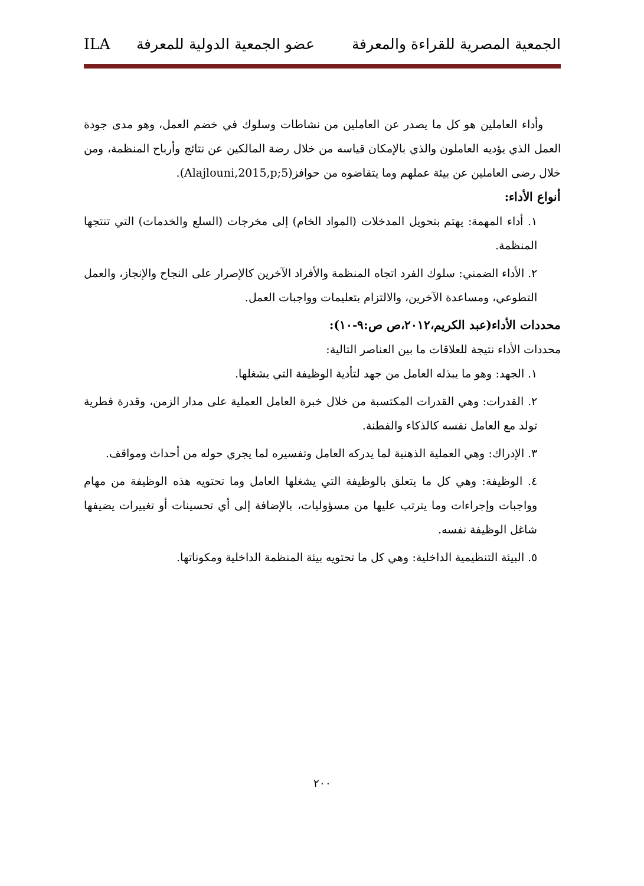الجمعية المصرية للقراءة والمعرفة عضو الجمعية الدولية للمعرفة ILA
وأداء العاملين هو كل ما يصدر عن العاملين من نشاطات وسلوك في خضم العمل، وهو مدى جودة العمل الذي يؤديه العاملون والذي بالإمكان قياسه من خلال رضة المالكين عن نتائج وأرباح المنظمة، ومن خلال رضى العاملين عن بيئة عملهم وما يتقاضوه من حوافز(Alajlouni,2015,p;5).
أنواع الأداء:
١. أداء المهمة: يهتم بتحويل المدخلات (المواد الخام) إلى مخرجات (السلع والخدمات) التي تنتجها المنظمة.
٢. الأداء الضمني: سلوك الفرد اتجاه المنظمة والأفراد الآخرين كالإصرار على النجاح والإنجاز، والعمل التطوعي، ومساعدة الآخرين، والالتزام بتعليمات وواجبات العمل.
محددات الأداء(عبد الكريم،٢٠١٢،ص ص:٩-١٠):
محددات الأداء نتيجة للعلاقات ما بين العناصر التالية:
١. الجهد: وهو ما يبذله العامل من جهد لتأدية الوظيفة التي يشغلها.
٢. القدرات: وهي القدرات المكتسبة من خلال خبرة العامل العملية على مدار الزمن، وقدرة فطرية تولد مع العامل نفسه كالذكاء والفطنة.
٣. الإدراك: وهي العملية الذهنية لما يدركه العامل وتفسيره لما يجري حوله من أحداث ومواقف.
٤. الوظيفة: وهي كل ما يتعلق بالوظيفة التي يشغلها العامل وما تحتويه هذه الوظيفة من مهام وواجبات وإجراءات وما يترتب عليها من مسؤوليات، بالإضافة إلى أي تحسينات أو تغييرات يضيفها شاغل الوظيفة نفسه.
٥. البيئة التنظيمية الداخلية: وهي كل ما تحتويه بيئة المنظمة الداخلية ومكوناتها.
٢٠٠